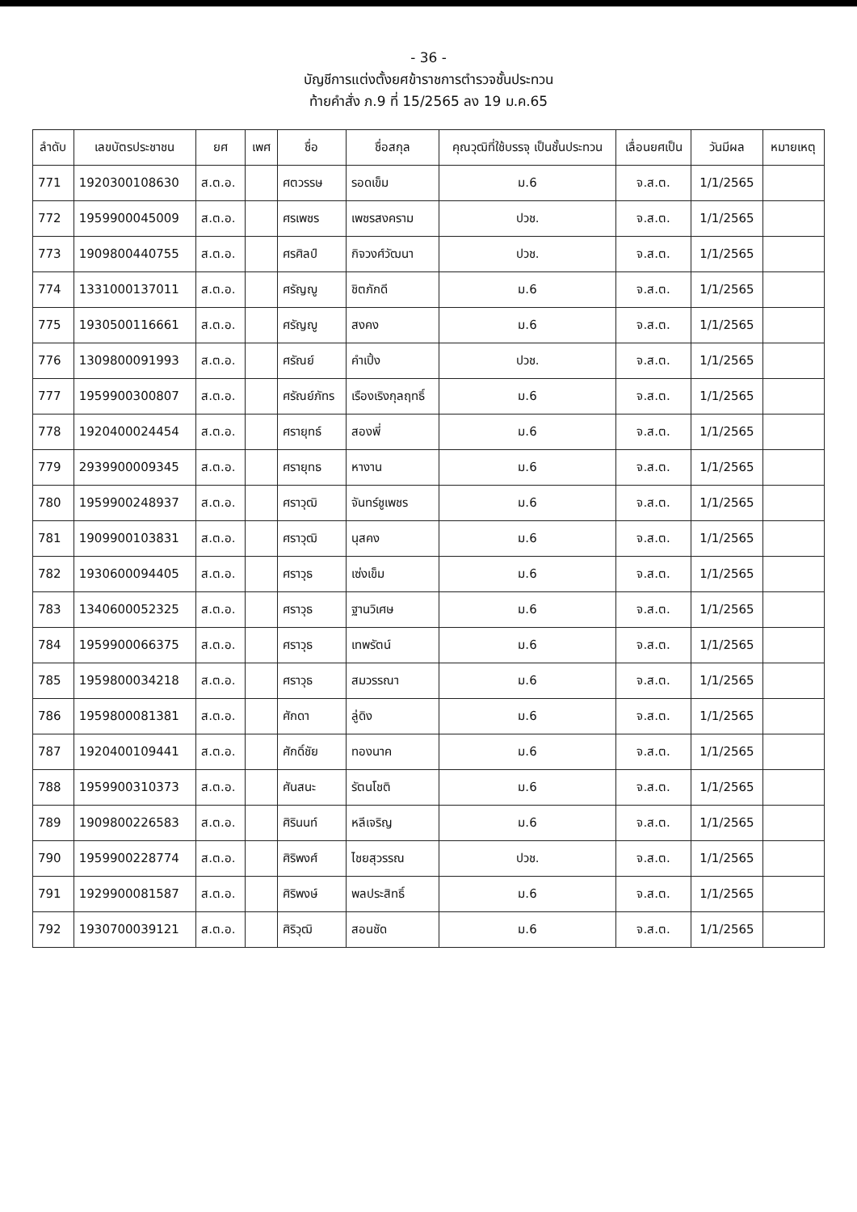- 36 -
บัญชีการแต่งตั้งยศข้าราชการตำรวจชั้นประทวน
ท้ายคำสั่ง ภ.9 ที่ 15/2565 ลง 19 ม.ค.65
| ลำดับ | เลขบัตรประชาชน | ยศ | เพศ | ชื่อ | ชื่อสกุล | คุณวุฒิที่ใช้บรรจุ เป็นชั้นประทวน | เลื่อนยศเป็น | วันมีผล | หมายเหตุ |
| --- | --- | --- | --- | --- | --- | --- | --- | --- | --- |
| 771 | 1920300108630 | ส.ต.อ. | | ศตวรรษ | รอดเข็ม | ม.6 | จ.ส.ต. | 1/1/2565 | |
| 772 | 1959900045009 | ส.ต.อ. | | ศรเพชร | เพชรสงคราม | ปวช. | จ.ส.ต. | 1/1/2565 | |
| 773 | 1909800440755 | ส.ต.อ. | | ศรศิลป์ | กิจวงศ์วัฒนา | ปวช. | จ.ส.ต. | 1/1/2565 | |
| 774 | 1331000137011 | ส.ต.อ. | | ศรัญญู | ชิตภักดี | ม.6 | จ.ส.ต. | 1/1/2565 | |
| 775 | 1930500116661 | ส.ต.อ. | | ศรัญญู | สงคง | ม.6 | จ.ส.ต. | 1/1/2565 | |
| 776 | 1309800091993 | ส.ต.อ. | | ศรัณย์ | คำเปิ้ง | ปวช. | จ.ส.ต. | 1/1/2565 | |
| 777 | 1959900300807 | ส.ต.อ. | | ศรัณย์ภัทร | เรืองเริงกุลฤทธิ์ | ม.6 | จ.ส.ต. | 1/1/2565 | |
| 778 | 1920400024454 | ส.ต.อ. | | ศรายุทธ์ | สองพี่ | ม.6 | จ.ส.ต. | 1/1/2565 | |
| 779 | 2939900009345 | ส.ต.อ. | | ศรายุทธ | หางาน | ม.6 | จ.ส.ต. | 1/1/2565 | |
| 780 | 1959900248937 | ส.ต.อ. | | ศราวุฒิ | จันทร์ชูเพชร | ม.6 | จ.ส.ต. | 1/1/2565 | |
| 781 | 1909900103831 | ส.ต.อ. | | ศราวุฒิ | นุสคง | ม.6 | จ.ส.ต. | 1/1/2565 | |
| 782 | 1930600094405 | ส.ต.อ. | | ศราวุธ | เซ่งเข็ม | ม.6 | จ.ส.ต. | 1/1/2565 | |
| 783 | 1340600052325 | ส.ต.อ. | | ศราวุธ | ฐานวิเศษ | ม.6 | จ.ส.ต. | 1/1/2565 | |
| 784 | 1959900066375 | ส.ต.อ. | | ศราวุธ | เทพรัตน์ | ม.6 | จ.ส.ต. | 1/1/2565 | |
| 785 | 1959800034218 | ส.ต.อ. | | ศราวุธ | สมวรรณา | ม.6 | จ.ส.ต. | 1/1/2565 | |
| 786 | 1959800081381 | ส.ต.อ. | | ศักดา | ลู่ดิง | ม.6 | จ.ส.ต. | 1/1/2565 | |
| 787 | 1920400109441 | ส.ต.อ. | | ศักดิ์ชัย | ทองนาค | ม.6 | จ.ส.ต. | 1/1/2565 | |
| 788 | 1959900310373 | ส.ต.อ. | | ศันสนะ | รัตนโชติ | ม.6 | จ.ส.ต. | 1/1/2565 | |
| 789 | 1909800226583 | ส.ต.อ. | | ศิรินนท์ | หลีเจริญ | ม.6 | จ.ส.ต. | 1/1/2565 | |
| 790 | 1959900228774 | ส.ต.อ. | | ศิริพงศ์ | ไชยสุวรรณ | ปวช. | จ.ส.ต. | 1/1/2565 | |
| 791 | 1929900081587 | ส.ต.อ. | | ศิริพงษ์ | พลประสิทธิ์ | ม.6 | จ.ส.ต. | 1/1/2565 | |
| 792 | 1930700039121 | ส.ต.อ. | | ศิริวุฒิ | สอนชัด | ม.6 | จ.ส.ต. | 1/1/2565 | |